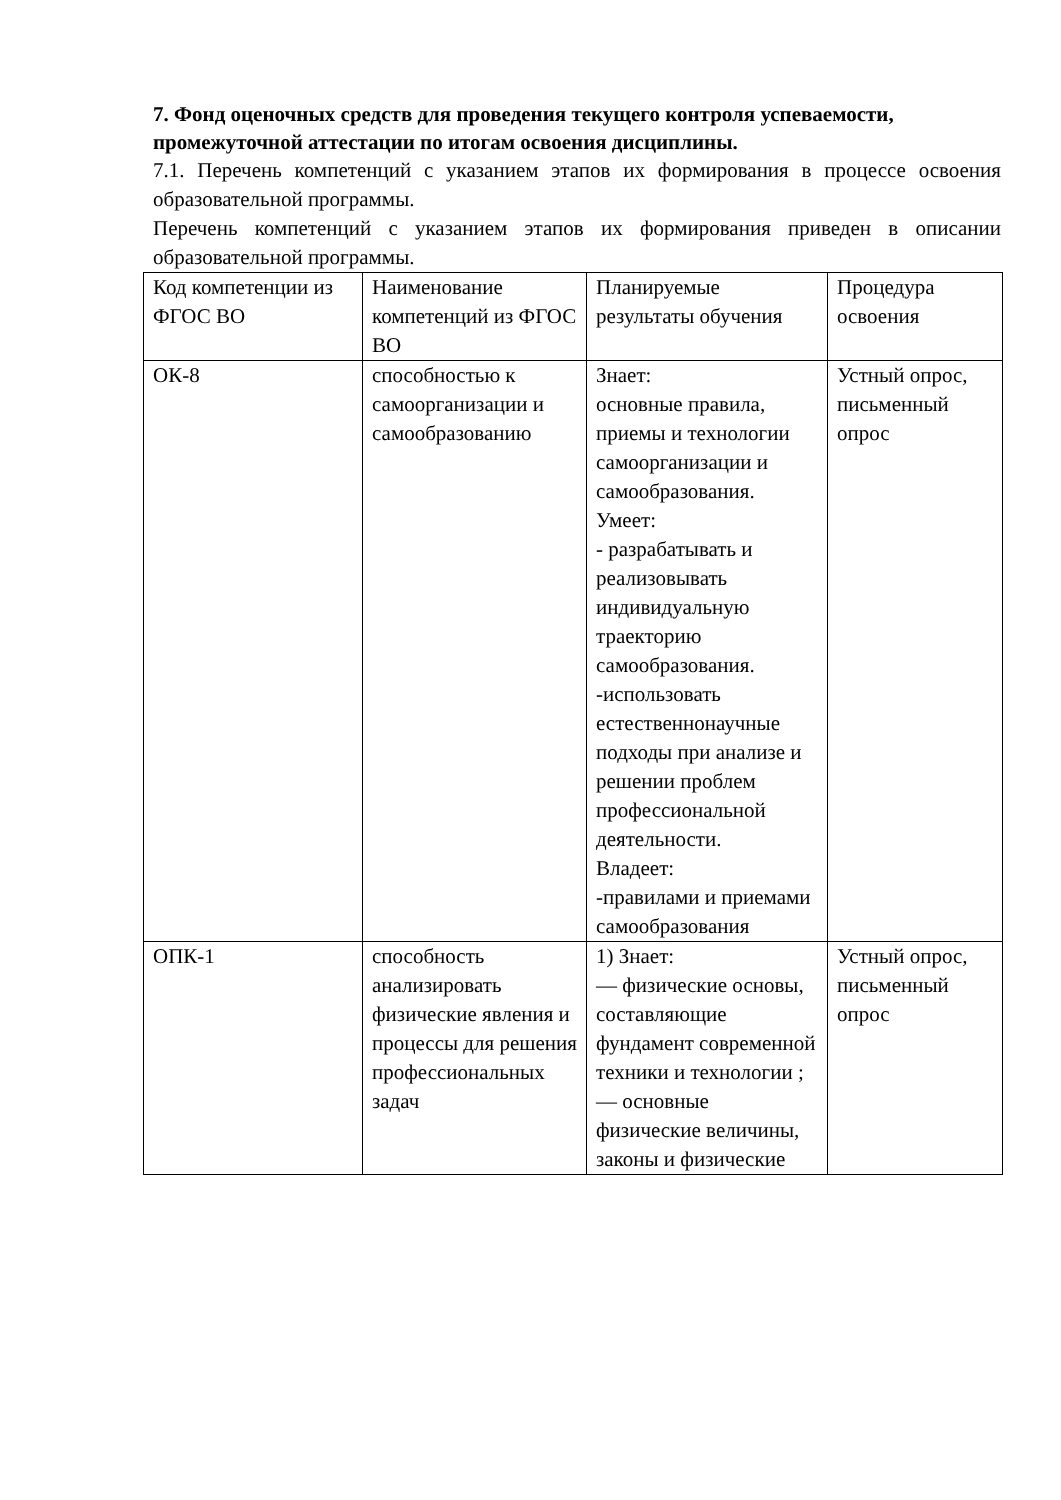7. Фонд оценочных средств для проведения текущего контроля успеваемости, промежуточной аттестации по итогам освоения дисциплины.
7.1. Перечень компетенций с указанием этапов их формирования в процессе освоения образовательной программы.
Перечень компетенций с указанием этапов их формирования приведен в описании образовательной программы.
| Код компетенции из ФГОС ВО | Наименование компетенций из ФГОС ВО | Планируемые результаты обучения | Процедура освоения |
| ОК-8 | способностью к самоорганизации и самообразованию | Знает: основные правила, приемы и технологии самоорганизации и самообразования. Умеет: - разрабатывать и реализовывать индивидуальную траекторию самообразования. -использовать естественнонаучные подходы при анализе и решении проблем профессиональной деятельности. Владеет: -правилами и приемами самообразования | Устный опрос, письменный опрос |
| ОПК-1 | способность анализировать физические явления и процессы для решения профессиональных задач | 1) Знает: — физические основы, составляющие фундамент современной техники и технологии ; — основные физические величины, законы и физические | Устный опрос, письменный опрос |